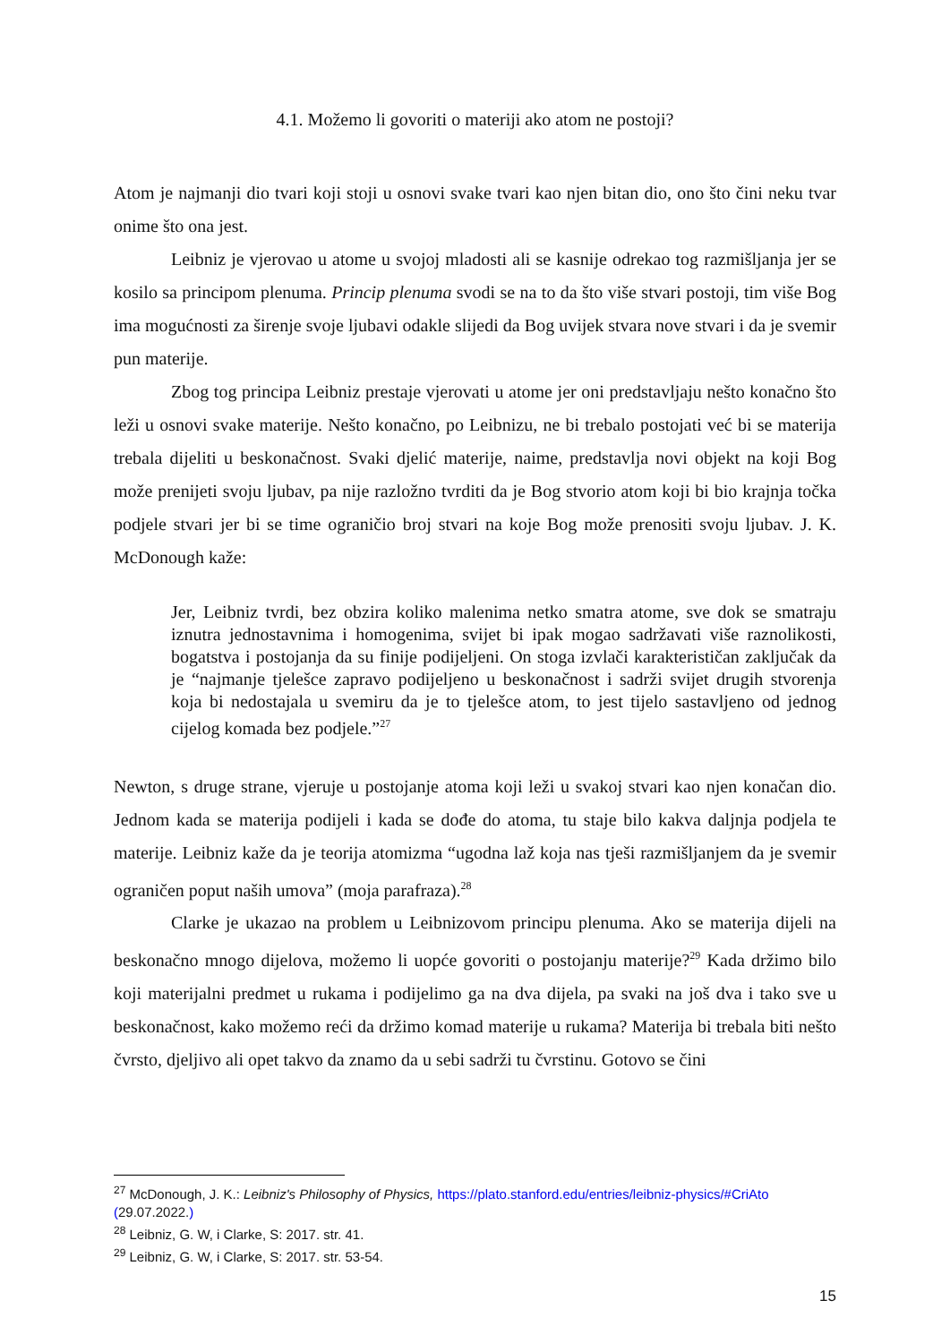4.1. Možemo li govoriti o materiji ako atom ne postoji?
Atom je najmanji dio tvari koji stoji u osnovi svake tvari kao njen bitan dio, ono što čini neku tvar onime što ona jest.
Leibniz je vjerovao u atome u svojoj mladosti ali se kasnije odrekao tog razmišljanja jer se kosilo sa principom plenuma. Princip plenuma svodi se na to da što više stvari postoji, tim više Bog ima mogućnosti za širenje svoje ljubavi odakle slijedi da Bog uvijek stvara nove stvari i da je svemir pun materije.
Zbog tog principa Leibniz prestaje vjerovati u atome jer oni predstavljaju nešto konačno što leži u osnovi svake materije. Nešto konačno, po Leibnizu, ne bi trebalo postojati već bi se materija trebala dijeliti u beskonačnost. Svaki djelić materije, naime, predstavlja novi objekt na koji Bog može prenijeti svoju ljubav, pa nije razložno tvrditi da je Bog stvorio atom koji bi bio krajnja točka podjele stvari jer bi se time ograničio broj stvari na koje Bog može prenositi svoju ljubav. J. K. McDonough kaže:
Jer, Leibniz tvrdi, bez obzira koliko malenima netko smatra atome, sve dok se smatraju iznutra jednostavnima i homogenima, svijet bi ipak mogao sadržavati više raznolikosti, bogatstva i postojanja da su finije podijeljeni. On stoga izvlači karakterističan zaključak da je “najmanje tjelešce zapravo podijeljeno u beskonačnost i sadrži svijet drugih stvorenja koja bi nedostajala u svemiru da je to tjelešce atom, to jest tijelo sastavljeno od jednog cijelog komada bez podjele.”<sup>27</sup>
Newton, s druge strane, vjeruje u postojanje atoma koji leži u svakoj stvari kao njen konačan dio. Jednom kada se materija podijeli i kada se dođe do atoma, tu staje bilo kakva daljnja podjela te materije. Leibniz kaže da je teorija atomizma “ugodna laž koja nas tješi razmišljanjem da je svemir ograničen poput naših umova” (moja parafraza).<sup>28</sup>
Clarke je ukazao na problem u Leibnizovom principu plenuma. Ako se materija dijeli na beskonačno mnogo dijelova, možemo li uopće govoriti o postojanju materije?<sup>29</sup> Kada držimo bilo koji materijalni predmet u rukama i podijelimo ga na dva dijela, pa svaki na još dva i tako sve u beskonačnost, kako možemo reći da držimo komad materije u rukama? Materija bi trebala biti nešto čvrsto, djeljivo ali opet takvo da znamo da u sebi sadrži tu čvrstinu. Gotovo se čini
<sup>27</sup> McDonough, J. K.: Leibniz's Philosophy of Physics, https://plato.stanford.edu/entries/leibniz-physics/#CriAto (29.07.2022.)
<sup>28</sup> Leibniz, G. W, i Clarke, S: 2017. str. 41.
<sup>29</sup> Leibniz, G. W, i Clarke, S: 2017. str. 53-54.
15